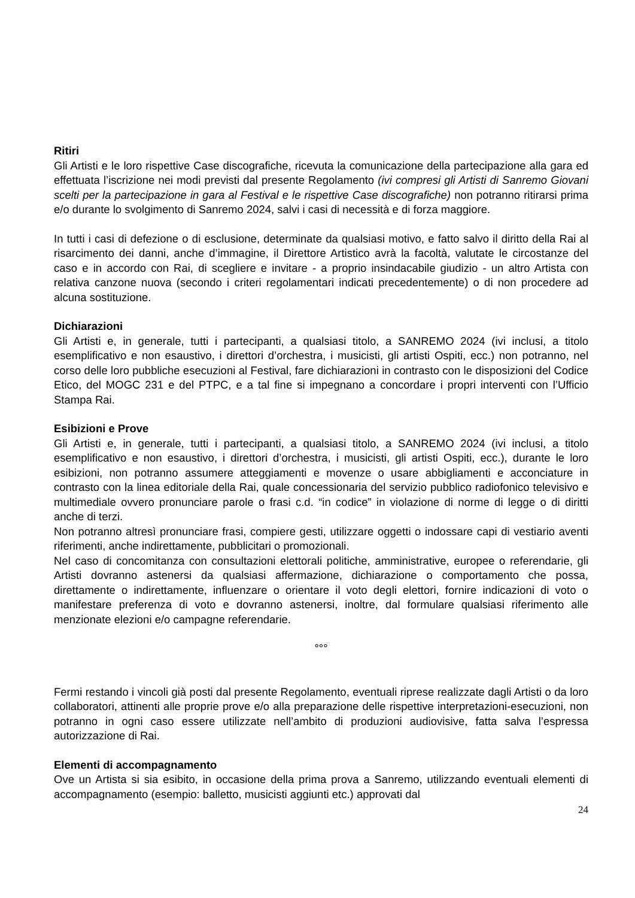Ritiri
Gli Artisti e le loro rispettive Case discografiche, ricevuta la comunicazione della partecipazione alla gara ed effettuata l’iscrizione nei modi previsti dal presente Regolamento (ivi compresi gli Artisti di Sanremo Giovani scelti per la partecipazione in gara al Festival e le rispettive Case discografiche) non potranno ritirarsi prima e/o durante lo svolgimento di Sanremo 2024, salvi i casi di necessità e di forza maggiore.
In tutti i casi di defezione o di esclusione, determinate da qualsiasi motivo, e fatto salvo il diritto della Rai al risarcimento dei danni, anche d’immagine, il Direttore Artistico avrà la facoltà, valutate le circostanze del caso e in accordo con Rai, di scegliere e invitare - a proprio insindacabile giudizio - un altro Artista con relativa canzone nuova (secondo i criteri regolamentari indicati precedentemente) o di non procedere ad alcuna sostituzione.
Dichiarazioni
Gli Artisti e, in generale, tutti i partecipanti, a qualsiasi titolo, a SANREMO 2024 (ivi inclusi, a titolo esemplificativo e non esaustivo, i direttori d’orchestra, i musicisti, gli artisti Ospiti, ecc.) non potranno, nel corso delle loro pubbliche esecuzioni al Festival, fare dichiarazioni in contrasto con le disposizioni del Codice Etico, del MOGC 231 e del PTPC, e a tal fine si impegnano a concordare i propri interventi con l’Ufficio Stampa Rai.
Esibizioni e Prove
Gli Artisti e, in generale, tutti i partecipanti, a qualsiasi titolo, a SANREMO 2024 (ivi inclusi, a titolo esemplificativo e non esaustivo, i direttori d’orchestra, i musicisti, gli artisti Ospiti, ecc.), durante le loro esibizioni, non potranno assumere atteggiamenti e movenze o usare abbigliamenti e acconciature in contrasto con la linea editoriale della Rai, quale concessionaria del servizio pubblico radiofonico televisivo e multimediale ovvero pronunciare parole o frasi c.d. “in codice” in violazione di norme di legge o di diritti anche di terzi.
Non potranno altresì pronunciare frasi, compiere gesti, utilizzare oggetti o indossare capi di vestiario aventi riferimenti, anche indirettamente, pubblicitari o promozionali.
Nel caso di concomitanza con consultazioni elettorali politiche, amministrative, europee o referendarie, gli Artisti dovranno astenersi da qualsiasi affermazione, dichiarazione o comportamento che possa, direttamente o indirettamente, influenzare o orientare il voto degli elettori, fornire indicazioni di voto o manifestare preferenza di voto e dovranno astenersi, inoltre, dal formulare qualsiasi riferimento alle menzionate elezioni e/o campagne referendarie.
°°°
Fermi restando i vincoli già posti dal presente Regolamento, eventuali riprese realizzate dagli Artisti o da loro collaboratori, attinenti alle proprie prove e/o alla preparazione delle rispettive interpretazioni-esecuzioni, non potranno in ogni caso essere utilizzate nell’ambito di produzioni audiovisive, fatta salva l’espressa autorizzazione di Rai.
Elementi di accompagnamento
Ove un Artista si sia esibito, in occasione della prima prova a Sanremo, utilizzando eventuali elementi di accompagnamento (esempio: balletto, musicisti aggiunti etc.) approvati dal
24